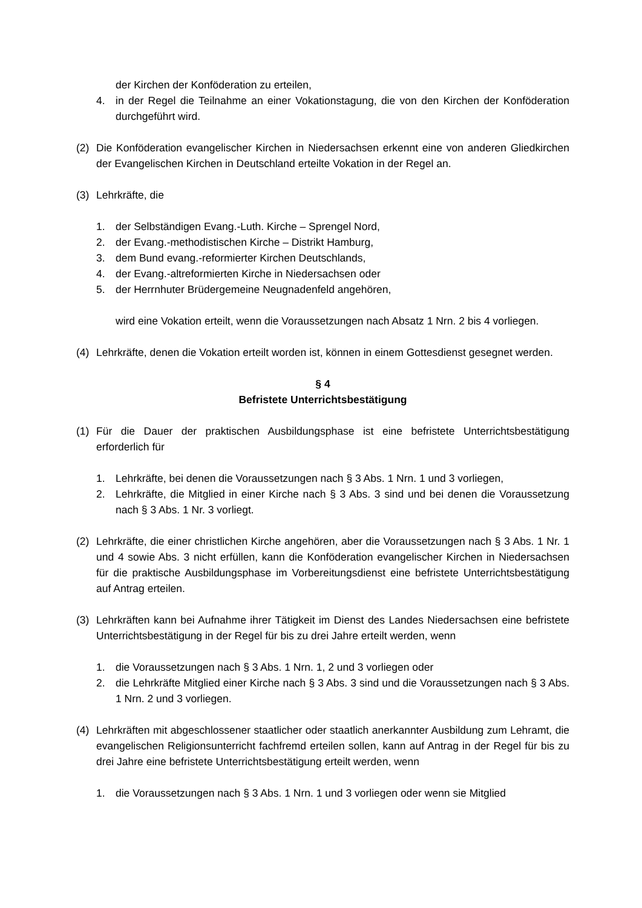der Kirchen der Konföderation zu erteilen,
4. in der Regel die Teilnahme an einer Vokationstagung, die von den Kirchen der Konföderation durchgeführt wird.
(2) Die Konföderation evangelischer Kirchen in Niedersachsen erkennt eine von anderen Gliedkirchen der Evangelischen Kirchen in Deutschland erteilte Vokation in der Regel an.
(3) Lehrkräfte, die
1. der Selbständigen Evang.-Luth. Kirche – Sprengel Nord,
2. der Evang.-methodistischen Kirche – Distrikt Hamburg,
3. dem Bund evang.-reformierter Kirchen Deutschlands,
4. der Evang.-altreformierten Kirche in Niedersachsen oder
5. der Herrnhuter Brüdergemeine Neugnadenfeld angehören,
wird eine Vokation erteilt, wenn die Voraussetzungen nach Absatz 1 Nrn. 2 bis 4 vorliegen.
(4) Lehrkräfte, denen die Vokation erteilt worden ist, können in einem Gottesdienst gesegnet werden.
§ 4
Befristete Unterrichtsbestätigung
(1) Für die Dauer der praktischen Ausbildungsphase ist eine befristete Unterrichtsbestätigung erforderlich für
1. Lehrkräfte, bei denen die Voraussetzungen nach § 3 Abs. 1 Nrn. 1 und 3 vorliegen,
2. Lehrkräfte, die Mitglied in einer Kirche nach § 3 Abs. 3 sind und bei denen die Voraussetzung nach § 3 Abs. 1 Nr. 3 vorliegt.
(2) Lehrkräfte, die einer christlichen Kirche angehören, aber die Voraussetzungen nach § 3 Abs. 1 Nr. 1 und 4 sowie Abs. 3 nicht erfüllen, kann die Konföderation evangelischer Kirchen in Niedersachsen für die praktische Ausbildungsphase im Vorbereitungsdienst eine befristete Unterrichtsbestätigung auf Antrag erteilen.
(3) Lehrkräften kann bei Aufnahme ihrer Tätigkeit im Dienst des Landes Niedersachsen eine befristete Unterrichtsbestätigung in der Regel für bis zu drei Jahre erteilt werden, wenn
1. die Voraussetzungen nach § 3 Abs. 1 Nrn. 1, 2 und 3 vorliegen oder
2. die Lehrkräfte Mitglied einer Kirche nach § 3 Abs. 3 sind und die Voraussetzungen nach § 3 Abs. 1 Nrn. 2 und 3 vorliegen.
(4) Lehrkräften mit abgeschlossener staatlicher oder staatlich anerkannter Ausbildung zum Lehramt, die evangelischen Religionsunterricht fachfremd erteilen sollen, kann auf Antrag in der Regel für bis zu drei Jahre eine befristete Unterrichtsbestätigung erteilt werden, wenn
1. die Voraussetzungen nach § 3 Abs. 1 Nrn. 1 und 3 vorliegen oder wenn sie Mitglied